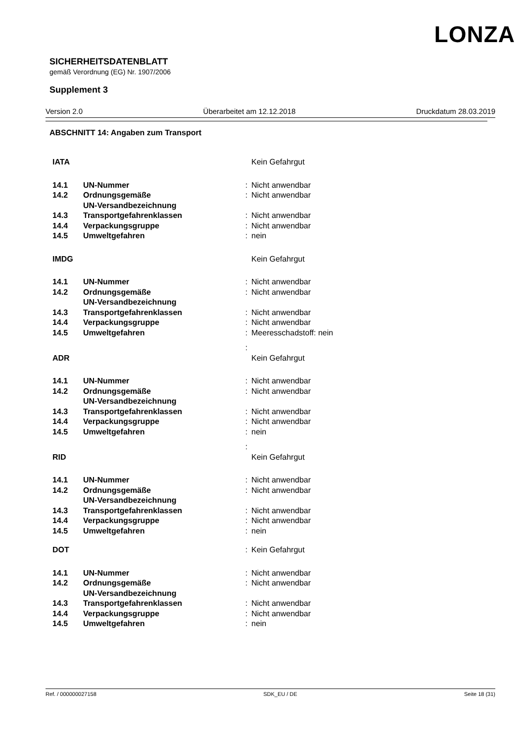LONZA
SICHERHEITSDATENBLATT
gemäß Verordnung (EG) Nr. 1907/2006
Supplement 3
Version 2.0 Überarbeitet am 12.12.2018 Druckdatum 28.03.2019
ABSCHNITT 14: Angaben zum Transport
| IATA | | | Kein Gefahrgut |
| 14.1 | UN-Nummer | : | Nicht anwendbar |
| 14.2 | Ordnungsgemäße UN-Versandbezeichnung | : | Nicht anwendbar |
| 14.3 | Transportgefahrenklassen | : | Nicht anwendbar |
| 14.4 | Verpackungsgruppe | : | Nicht anwendbar |
| 14.5 | Umweltgefahren | : | nein |
| IMDG | | | Kein Gefahrgut |
| 14.1 | UN-Nummer | : | Nicht anwendbar |
| 14.2 | Ordnungsgemäße UN-Versandbezeichnung | : | Nicht anwendbar |
| 14.3 | Transportgefahrenklassen | : | Nicht anwendbar |
| 14.4 | Verpackungsgruppe | : | Nicht anwendbar |
| 14.5 | Umweltgefahren | : | Meeresschadstoff: nein |
| | | : | |
| ADR | | | Kein Gefahrgut |
| 14.1 | UN-Nummer | : | Nicht anwendbar |
| 14.2 | Ordnungsgemäße UN-Versandbezeichnung | : | Nicht anwendbar |
| 14.3 | Transportgefahrenklassen | : | Nicht anwendbar |
| 14.4 | Verpackungsgruppe | : | Nicht anwendbar |
| 14.5 | Umweltgefahren | : | nein |
| | | : | |
| RID | | | Kein Gefahrgut |
| 14.1 | UN-Nummer | : | Nicht anwendbar |
| 14.2 | Ordnungsgemäße UN-Versandbezeichnung | : | Nicht anwendbar |
| 14.3 | Transportgefahrenklassen | : | Nicht anwendbar |
| 14.4 | Verpackungsgruppe | : | Nicht anwendbar |
| 14.5 | Umweltgefahren | : | nein |
| DOT | | : | Kein Gefahrgut |
| 14.1 | UN-Nummer | : | Nicht anwendbar |
| 14.2 | Ordnungsgemäße UN-Versandbezeichnung | : | Nicht anwendbar |
| 14.3 | Transportgefahrenklassen | : | Nicht anwendbar |
| 14.4 | Verpackungsgruppe | : | Nicht anwendbar |
| 14.5 | Umweltgefahren | : | nein |
Ref. / 000000027158 SDK_EU / DE Seite 18 (31)